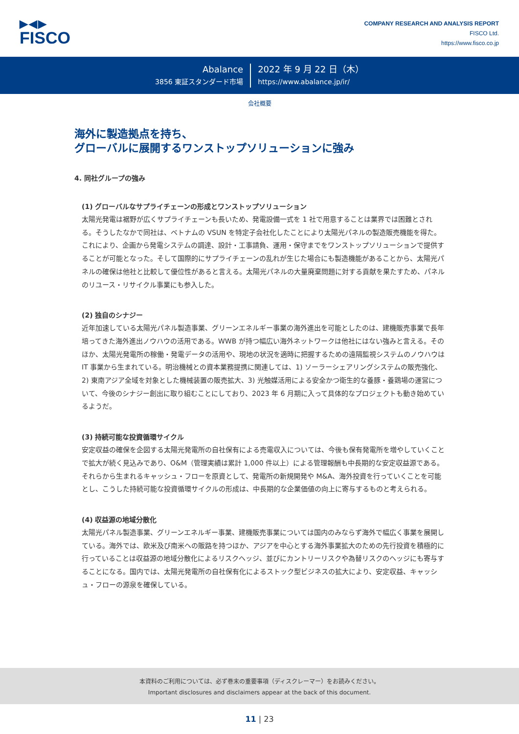▶◀▶
FISCO
COMPANY RESEARCH AND ANALYSIS REPORT
FISCO Ltd.
https://www.fisco.co.jp
Abalance
3856 東証スタンダード市場
2022 年 9 月 22 日（木）
https://www.abalance.jp/ir/
会社概要
海外に製造拠点を持ち、
グローバルに展開するワンストップソリューションに強み
4. 同社グループの強み
(1) グローバルなサプライチェーンの形成とワンストップソリューション
太陽光発電は裾野が広くサプライチェーンも長いため、発電設備一式を 1 社で用意することは業界では困難とされる。そうしたなかで同社は、ベトナムの VSUN を特定子会社化したことにより太陽光パネルの製造販売機能を得た。これにより、企画から発電システムの調達、設計・工事請負、運用・保守までをワンストップソリューションで提供することが可能となった。そして国際的にサプライチェーンの乱れが生じた場合にも製造機能があることから、太陽光パネルの確保は他社と比較して優位性があると言える。太陽光パネルの大量廃棄問題に対する貢献を果たすため、パネルのリユース・リサイクル事業にも参入した。
(2) 独自のシナジー
近年加速している太陽光パネル製造事業、グリーンエネルギー事業の海外進出を可能としたのは、建機販売事業で長年培ってきた海外進出ノウハウの活用である。WWB が持つ幅広い海外ネットワークは他社にはない強みと言える。そのほか、太陽光発電所の稼働・発電データの活用や、現地の状況を適時に把握するための遠隔監視システムのノウハウは IT 事業から生まれている。明治機械との資本業務提携に関連しては、1) ソーラーシェアリングシステムの販売強化、2) 東南アジア全域を対象とした機械装置の販売拡大、3) 光触媒活用による安全かつ衛生的な養豚・養鶏場の運営について、今後のシナジー創出に取り組むことにしており、2023 年 6 月期に入って具体的なプロジェクトも動き始めているようだ。
(3) 持続可能な投資循環サイクル
安定収益の確保を企図する太陽光発電所の自社保有による売電収入については、今後も保有発電所を増やしていくことで拡大が続く見込みであり、O&M（管理実績は累計 1,000 件以上）による管理報酬も中長期的な安定収益源である。それらから生まれるキャッシュ・フローを原資として、発電所の新規開発や M&A、海外投資を行っていくことを可能とし、こうした持続可能な投資循環サイクルの形成は、中長期的な企業価値の向上に寄与するものと考えられる。
(4) 収益源の地域分散化
太陽光パネル製造事業、グリーンエネルギー事業、建機販売事業については国内のみならず海外で幅広く事業を展開している。海外では、欧米及び南米への販路を持つほか、アジアを中心とする海外事業拡大のための先行投資を積極的に行っていることは収益源の地域分散化によるリスクヘッジ、並びにカントリーリスクや為替リスクのヘッジにも寄与することになる。国内では、太陽光発電所の自社保有化によるストック型ビジネスの拡大により、安定収益、キャッシュ・フローの源泉を確保している。
本資料のご利用については、必ず巻末の重要事項（ディスクレーマー）をお読みください。
Important disclosures and disclaimers appear at the back of this document.
11 | 23